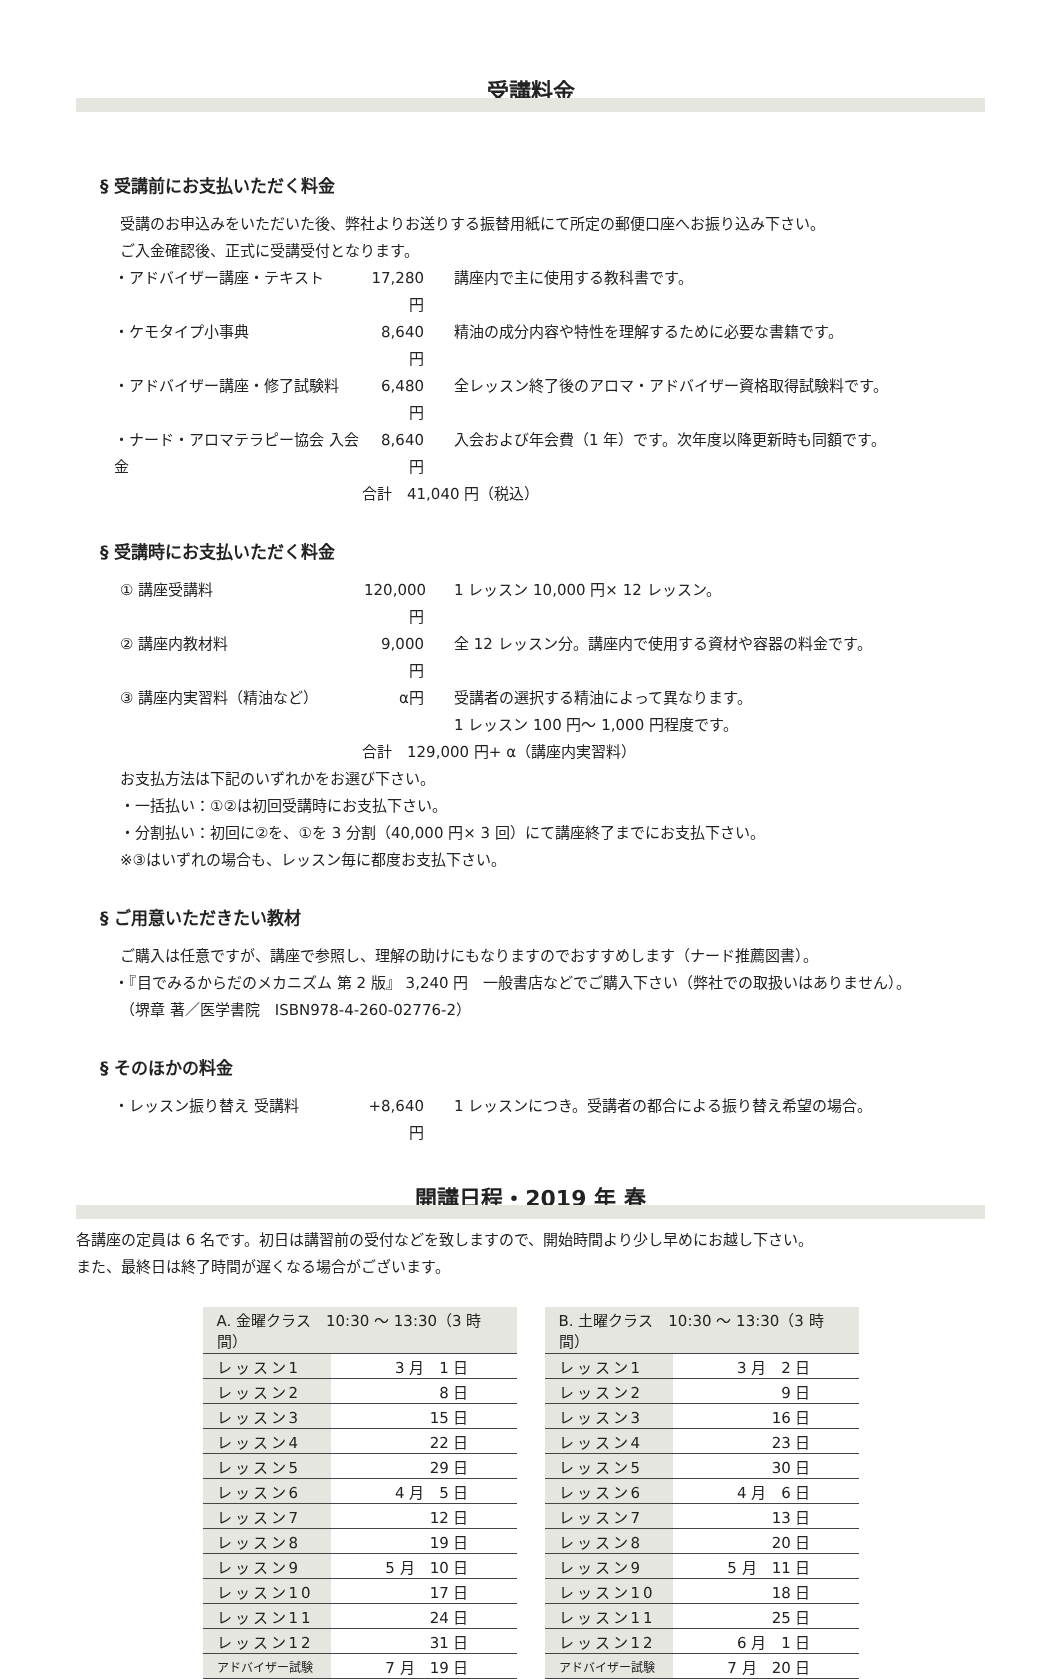受講料金
§ 受講前にお支払いただく料金
受講のお申込みをいただいた後、弊社よりお送りする振替用紙にて所定の郵便口座へお振り込み下さい。
ご入金確認後、正式に受講受付となります。
・アドバイザー講座・テキスト 17,280 円 講座内で主に使用する教科書です。
・ケモタイプ小事典 8,640 円 精油の成分内容や特性を理解するために必要な書籍です。
・アドバイザー講座・修了試験料 6,480 円 全レッスン終了後のアロマ・アドバイザー資格取得試験料です。
・ナード・アロマテラピー協会 入会金 8,640 円 入会および年会費（1 年）です。次年度以降更新時も同額です。
合計　41,040 円（税込）
§ 受講時にお支払いただく料金
① 講座受講料 120,000 円 1 レッスン 10,000 円× 12 レッスン。
② 講座内教材料 9,000 円 全 12 レッスン分。講座内で使用する資材や容器の料金です。
③ 講座内実習料（精油など） α円 受講者の選択する精油によって異なります。
1 レッスン 100 円～ 1,000 円程度です。
合計　129,000 円+ α（講座内実習料）
お支払方法は下記のいずれかをお選び下さい。
・一括払い：①②は初回受講時にお支払下さい。
・分割払い：初回に②を、①を 3 分割（40,000 円× 3 回）にて講座終了までにお支払下さい。
※③はいずれの場合も、レッスン毎に都度お支払下さい。
§ ご用意いただきたい教材
ご購入は任意ですが、講座で参照し、理解の助けにもなりますのでおすすめします（ナード推薦図書）。
・『目でみるからだのメカニズム 第 2 版』 3,240 円　一般書店などでご購入下さい（弊社での取扱いはありません）。
（堺章 著／医学書院　ISBN978-4-260-02776-2）
§ そのほかの料金
・レッスン振り替え 受講料 +8,640 円 1 レッスンにつき。受講者の都合による振り替え希望の場合。
開講日程・2019 年 春
各講座の定員は 6 名です。初日は講習前の受付などを致しますので、開始時間より少し早めにお越し下さい。
また、最終日は終了時間が遅くなる場合がございます。
| A. 金曜クラス 10:30 ～ 13:30（3 時間） | |
| --- | --- |
| レッスン1 | 3 月 1 日 |
| レッスン2 | 8 日 |
| レッスン3 | 15 日 |
| レッスン4 | 22 日 |
| レッスン5 | 29 日 |
| レッスン6 | 4 月 5 日 |
| レッスン7 | 12 日 |
| レッスン8 | 19 日 |
| レッスン9 | 5 月 10 日 |
| レッスン10 | 17 日 |
| レッスン11 | 24 日 |
| レッスン12 | 31 日 |
| アドバイザー試験 | 7 月 19 日 |
| B. 土曜クラス 10:30 ～ 13:30（3 時間） | |
| --- | --- |
| レッスン1 | 3 月 2 日 |
| レッスン2 | 9 日 |
| レッスン3 | 16 日 |
| レッスン4 | 23 日 |
| レッスン5 | 30 日 |
| レッスン6 | 4 月 6 日 |
| レッスン7 | 13 日 |
| レッスン8 | 20 日 |
| レッスン9 | 5 月 11 日 |
| レッスン10 | 18 日 |
| レッスン11 | 25 日 |
| レッスン12 | 6 月 1 日 |
| アドバイザー試験 | 7 月 20 日 |